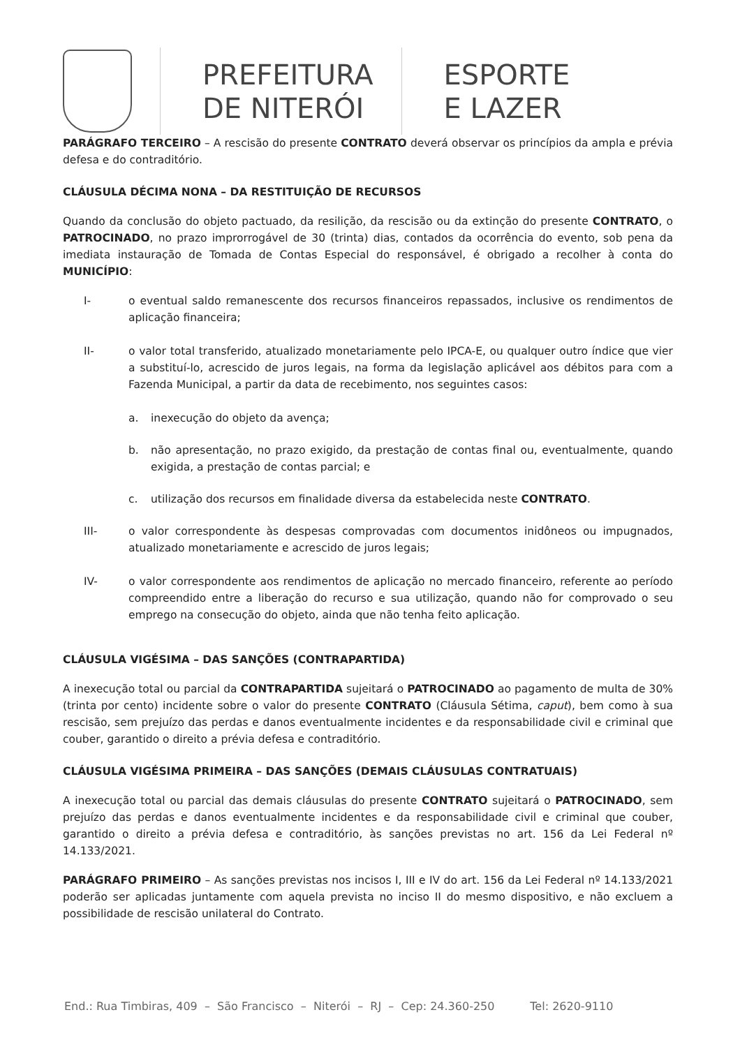PREFEITURA
DE NITERÓI
ESPORTE
E LAZER
PARÁGRAFO TERCEIRO – A rescisão do presente CONTRATO deverá observar os princípios da ampla e prévia defesa e do contraditório.
CLÁUSULA DÉCIMA NONA – DA RESTITUIÇÃO DE RECURSOS
Quando da conclusão do objeto pactuado, da resilição, da rescisão ou da extinção do presente CONTRATO, o PATROCINADO, no prazo improrrogável de 30 (trinta) dias, contados da ocorrência do evento, sob pena da imediata instauração de Tomada de Contas Especial do responsável, é obrigado a recolher à conta do MUNICÍPIO:
I- o eventual saldo remanescente dos recursos financeiros repassados, inclusive os rendimentos de aplicação financeira;
II- o valor total transferido, atualizado monetariamente pelo IPCA-E, ou qualquer outro índice que vier a substituí-lo, acrescido de juros legais, na forma da legislação aplicável aos débitos para com a Fazenda Municipal, a partir da data de recebimento, nos seguintes casos:
a. inexecução do objeto da avença;
b. não apresentação, no prazo exigido, da prestação de contas final ou, eventualmente, quando exigida, a prestação de contas parcial; e
c. utilização dos recursos em finalidade diversa da estabelecida neste CONTRATO.
III- o valor correspondente às despesas comprovadas com documentos inidôneos ou impugnados, atualizado monetariamente e acrescido de juros legais;
IV- o valor correspondente aos rendimentos de aplicação no mercado financeiro, referente ao período compreendido entre a liberação do recurso e sua utilização, quando não for comprovado o seu emprego na consecução do objeto, ainda que não tenha feito aplicação.
CLÁUSULA VIGÉSIMA – DAS SANÇÕES (CONTRAPARTIDA)
A inexecução total ou parcial da CONTRAPARTIDA sujeitará o PATROCINADO ao pagamento de multa de 30% (trinta por cento) incidente sobre o valor do presente CONTRATO (Cláusula Sétima, caput), bem como à sua rescisão, sem prejuízo das perdas e danos eventualmente incidentes e da responsabilidade civil e criminal que couber, garantido o direito a prévia defesa e contraditório.
CLÁUSULA VIGÉSIMA PRIMEIRA – DAS SANÇÕES (DEMAIS CLÁUSULAS CONTRATUAIS)
A inexecução total ou parcial das demais cláusulas do presente CONTRATO sujeitará o PATROCINADO, sem prejuízo das perdas e danos eventualmente incidentes e da responsabilidade civil e criminal que couber, garantido o direito a prévia defesa e contraditório, às sanções previstas no art. 156 da Lei Federal nº 14.133/2021.
PARÁGRAFO PRIMEIRO – As sanções previstas nos incisos I, III e IV do art. 156 da Lei Federal nº 14.133/2021 poderão ser aplicadas juntamente com aquela prevista no inciso II do mesmo dispositivo, e não excluem a possibilidade de rescisão unilateral do Contrato.
End.: Rua Timbiras, 409 – São Francisco – Niterói – RJ – Cep: 24.360-250 Tel: 2620-9110